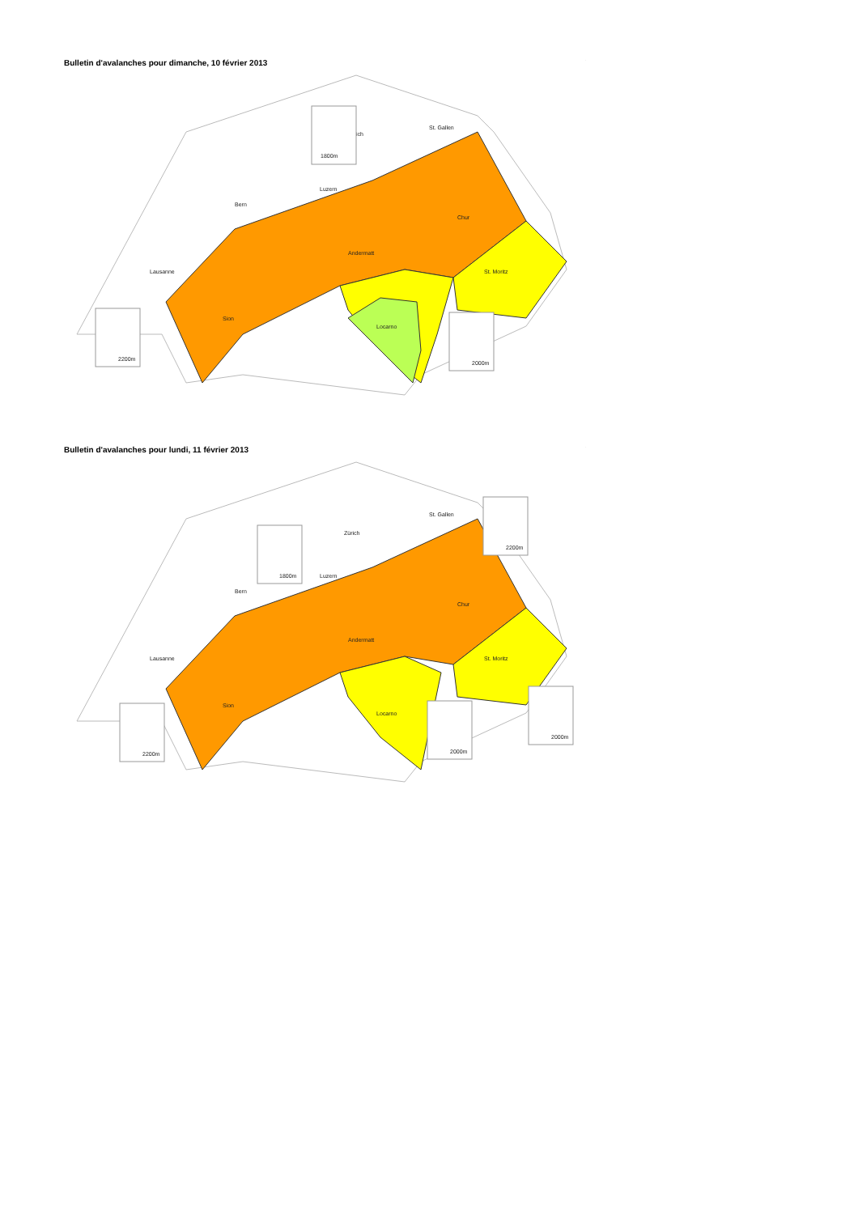Bulletin d'avalanches pour dimanche, 10 février 2013 ·
Lausanne
Bern
Luzern
St. Gallen
ich
Chur
Andermatt
St. Moritz
Sion
Locarno
1800m
2200m
2000m
Bulletin d'avalanches pour lundi, 11 février 2013 ·
Lausanne
Bern
Zürich
Luzern
St. Gallen
Chur
Andermatt
St. Moritz
Sion
Locarno
1800m
2200m
2200m
2000m
2000m